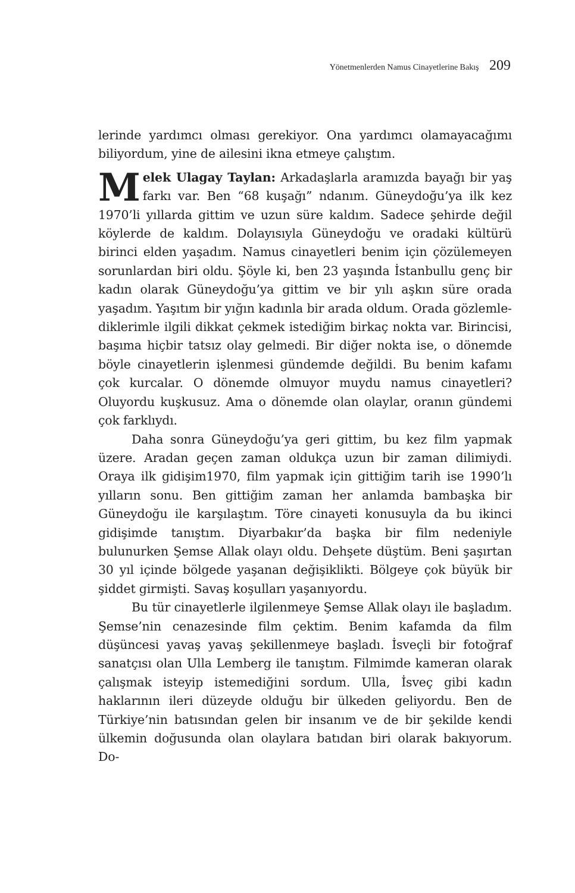Yönetmenlerden Namus Cinayetlerine Bakış 209
lerinde yardımcı olması gerekiyor. Ona yardımcı olamaya­cağımı biliyordum, yine de ailesini ikna etmeye çalıştım.
Melek Ulagay Taylan: Arkadaşlarla aramızda bayağı bir yaş farkı var. Ben “68 kuşağı” ndanım. Güneydo­ğu’ya ilk kez 1970’li yıllarda gittim ve uzun süre kaldım. Sadece şehirde değil köylerde de kaldım. Dolayısıyla Gü­neydoğu ve oradaki kültürü birinci elden yaşadım. Namus cinayetleri benim için çözülemeyen sorunlardan biri oldu. Şöyle ki, ben 23 yaşında İstanbullu genç bir kadın olarak Güneydoğu’ya gittim ve bir yılı aşkın süre orada yaşadım. Yaşıtım bir yığın kadınla bir arada oldum. Orada gözlemle­diklerimle ilgili dikkat çekmek istediğim birkaç nokta var. Birincisi, başıma hiçbir tatsız olay gelmedi. Bir diğer nokta ise, o dönemde böyle cinayetlerin işlenmesi gündemde de­ğildi. Bu benim kafamı çok kurcalar. O dönemde olmuyor muydu namus cinayetleri? Oluyordu kuşkusuz. Ama o dö­nemde olan olaylar, oranın gündemi çok farklıydı.
Daha sonra Güneydoğu’ya geri gittim, bu kez film yapmak üzere. Aradan geçen zaman oldukça uzun bir za­man dilimiydi. Oraya ilk gidişim1970, film yapmak için git­tiğim tarih ise 1990’lı yılların sonu. Ben gittiğim zaman her anlamda bambaşka bir Güneydoğu ile karşılaştım. Tö­re cinayeti konusuyla da bu ikinci gidişimde tanıştım. Di­yarbakır’da başka bir film nedeniyle bulunurken Şemse Allak olayı oldu. Dehşete düştüm. Beni şaşırtan 30 yıl içinde bölgede yaşanan değişiklikti. Bölgeye çok büyük bir şiddet girmişti. Savaş koşulları yaşanıyordu.
Bu tür cinayetlerle ilgilenmeye Şemse Allak olayı ile başladım. Şemse’nin cenazesinde film çektim. Benim ka­famda da film düşüncesi yavaş yavaş şekillenmeye başla­dı. İsveçli bir fotoğraf sanatçısı olan Ulla Lemberg ile tanış­tım. Filmimde kameran olarak çalışmak isteyip istemedi­ğini sordum. Ulla, İsveç gibi kadın haklarının ileri düzeyde olduğu bir ülkeden geliyordu. Ben de Türkiye’nin batısın­dan gelen bir insanım ve de bir şekilde kendi ülkemin do­ğusunda olan olaylara batıdan biri olarak bakıyorum. Do-